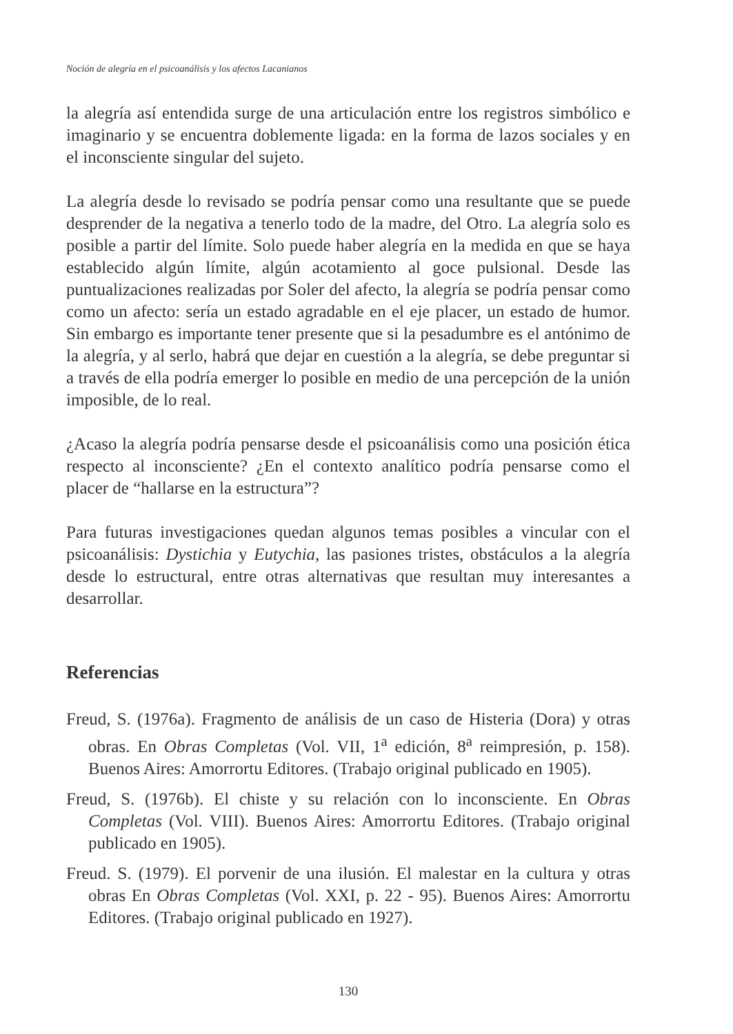Noción de alegría en el psicoanálisis y los afectos Lacanianos
la alegría así entendida surge de una articulación entre los registros simbólico e imaginario y se encuentra doblemente ligada: en la forma de lazos sociales y en el inconsciente singular del sujeto.
La alegría desde lo revisado se podría pensar como una resultante que se puede desprender de la negativa a tenerlo todo de la madre, del Otro. La alegría solo es posible a partir del límite. Solo puede haber alegría en la medida en que se haya establecido algún límite, algún acotamiento al goce pulsional. Desde las puntualizaciones realizadas por Soler del afecto, la alegría se podría pensar como como un afecto: sería un estado agradable en el eje placer, un estado de humor. Sin embargo es importante tener presente que si la pesadumbre es el antónimo de la alegría, y al serlo, habrá que dejar en cuestión a la alegría, se debe preguntar si a través de ella podría emerger lo posible en medio de una percepción de la unión imposible, de lo real.
¿Acaso la alegría podría pensarse desde el psicoanálisis como una posición ética respecto al inconsciente? ¿En el contexto analítico podría pensarse como el placer de “hallarse en la estructura”?
Para futuras investigaciones quedan algunos temas posibles a vincular con el psicoanálisis: Dystichia y Eutychia, las pasiones tristes, obstáculos a la alegría desde lo estructural, entre otras alternativas que resultan muy interesantes a desarrollar.
Referencias
Freud, S. (1976a). Fragmento de análisis de un caso de Histeria (Dora) y otras obras. En Obras Completas (Vol. VII, 1<sup>a</sup> edición, 8<sup>a</sup> reimpresión, p. 158). Buenos Aires: Amorrortu Editores. (Trabajo original publicado en 1905).
Freud, S. (1976b). El chiste y su relación con lo inconsciente. En Obras Completas (Vol. VIII). Buenos Aires: Amorrortu Editores. (Trabajo original publicado en 1905).
Freud. S. (1979). El porvenir de una ilusión. El malestar en la cultura y otras obras En Obras Completas (Vol. XXI, p. 22 - 95). Buenos Aires: Amorrortu Editores. (Trabajo original publicado en 1927).
130